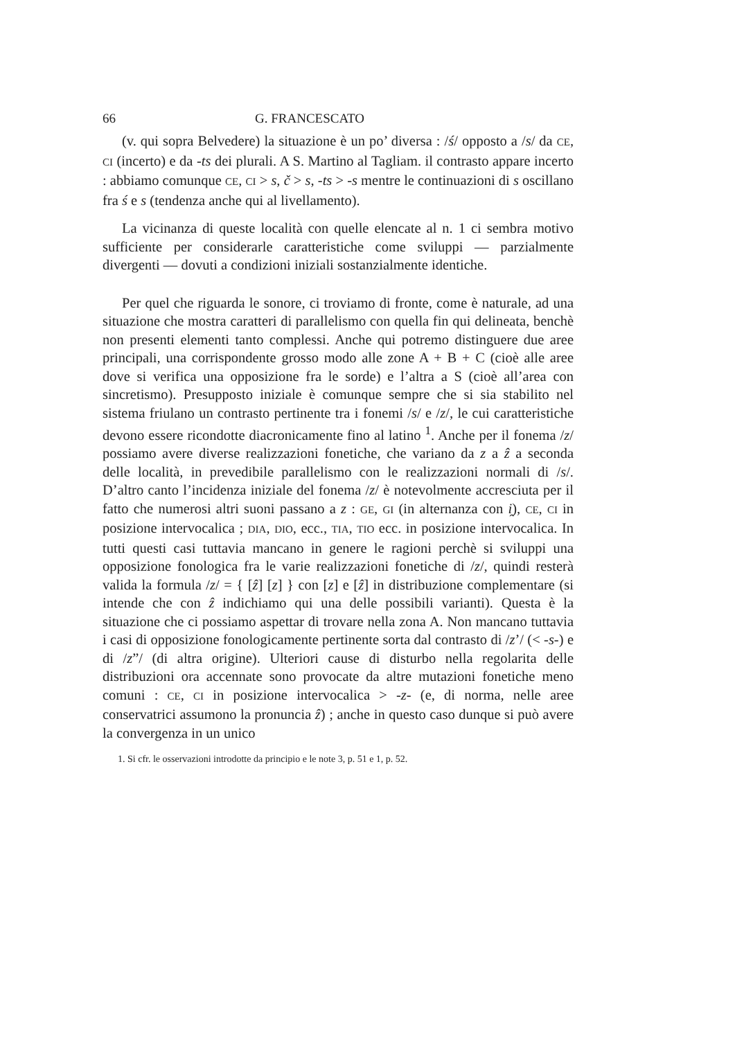66 G. FRANCESCATO
(v. qui sopra Belvedere) la situazione è un po’ diversa : /ś/ opposto a /s/ da CE, CI (incerto) e da -ts dei plurali. A S. Martino al Tagliam. il contrasto appare incerto : abbiamo comunque CE, CI > s, č > s, -ts > -s mentre le continuazioni di s oscillano fra ś e s (tendenza anche qui al livellamento).
La vicinanza di queste località con quelle elencate al n. 1 ci sembra motivo sufficiente per considerarle caratteristiche come sviluppi — parzialmente divergenti — dovuti a condizioni iniziali sostanzialmente identiche.
Per quel che riguarda le sonore, ci troviamo di fronte, come è naturale, ad una situazione che mostra caratteri di parallelismo con quella fin qui delineata, benchè non presenti elementi tanto complessi. Anche qui potremo distinguere due aree principali, una corrispondente grosso modo alle zone A + B + C (cioè alle aree dove si verifica una opposizione fra le sorde) e l’altra a S (cioè all’area con sincretismo). Presupposto iniziale è comunque sempre che si sia stabilito nel sistema friulano un contrasto pertinente tra i fonemi /s/ e /z/, le cui caratteristiche devono essere ricondotte diacronicamente fino al latino <sup>1</sup>. Anche per il fonema /z/ possiamo avere diverse realizzazioni fonetiche, che variano da z a ẑ a seconda delle località, in prevedibile parallelismo con le realizzazioni normali di /s/. D’altro canto l’incidenza iniziale del fonema /z/ è notevolmente accresciuta per il fatto che numerosi altri suoni passano a z : GE, GI (in alternanza con i̯), CE, CI in posizione intervocalica ; DIA, DIO, ecc., TIA, TIO ecc. in posizione intervocalica. In tutti questi casi tuttavia mancano in genere le ragioni perchè si sviluppi una opposizione fonologica fra le varie realizzazioni fonetiche di /z/, quindi resterà valida la formula /z/ = { [ẑ] [z] } con [z] e [ẑ] in distribuzione complementare (si intende che con ẑ indichiamo qui una delle possibili varianti). Questa è la situazione che ci possiamo aspettar di trovare nella zona A. Non mancano tuttavia i casi di opposizione fonologicamente pertinente sorta dal contrasto di /z’/ (< -s-) e di /z”/ (di altra origine). Ulteriori cause di disturbo nella regolarita delle distribuzioni ora accennate sono provocate da altre mutazioni fonetiche meno comuni : CE, CI in posizione intervocalica > -z- (e, di norma, nelle aree conservatrici assumono la pronuncia ẑ) ; anche in questo caso dunque si può avere la convergenza in un unico
1. Si cfr. le osservazioni introdotte da principio e le note 3, p. 51 e 1, p. 52.